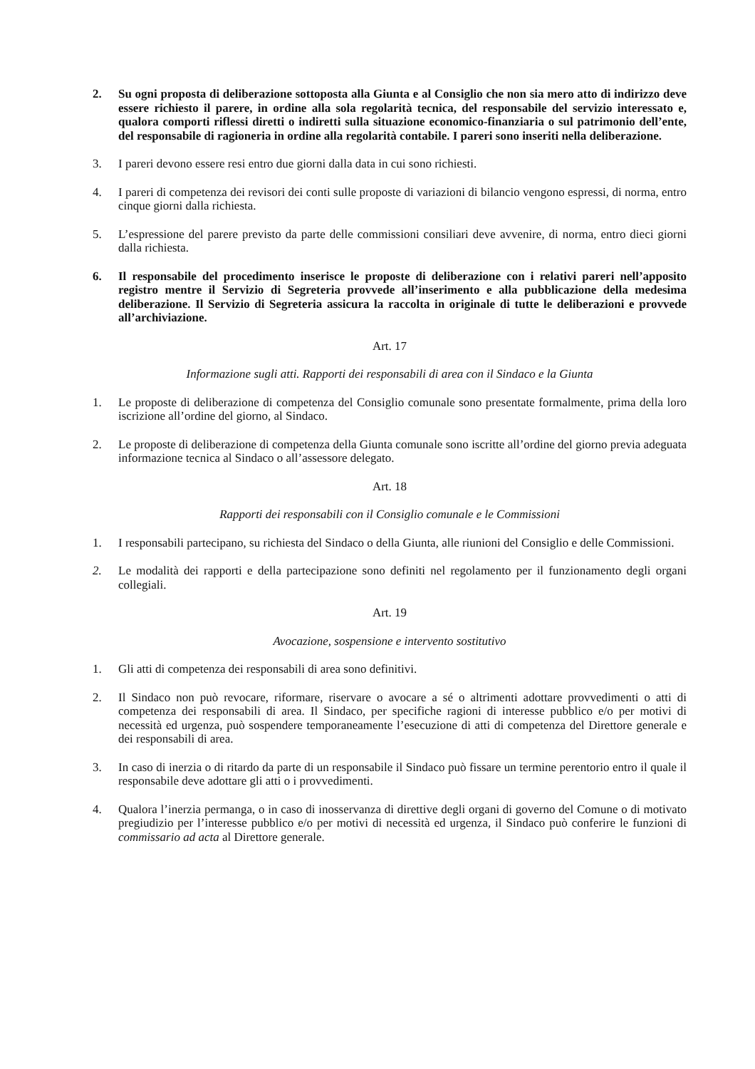2. Su ogni proposta di deliberazione sottoposta alla Giunta e al Consiglio che non sia mero atto di indirizzo deve essere richiesto il parere, in ordine alla sola regolarità tecnica, del responsabile del servizio interessato e, qualora comporti riflessi diretti o indiretti sulla situazione economico-finanziaria o sul patrimonio dell’ente, del responsabile di ragioneria in ordine alla regolarità contabile. I pareri sono inseriti nella deliberazione.
3. I pareri devono essere resi entro due giorni dalla data in cui sono richiesti.
4. I pareri di competenza dei revisori dei conti sulle proposte di variazioni di bilancio vengono espressi, di norma, entro cinque giorni dalla richiesta.
5. L’espressione del parere previsto da parte delle commissioni consiliari deve avvenire, di norma, entro dieci giorni dalla richiesta.
6. Il responsabile del procedimento inserisce le proposte di deliberazione con i relativi pareri nell’apposito registro mentre il Servizio di Segreteria provvede all’inserimento e alla pubblicazione della medesima deliberazione. Il Servizio di Segreteria assicura la raccolta in originale di tutte le deliberazioni e provvede all’archiviazione.
Art. 17
Informazione sugli atti. Rapporti dei responsabili di area con il Sindaco e la Giunta
1. Le proposte di deliberazione di competenza del Consiglio comunale sono presentate formalmente, prima della loro iscrizione all’ordine del giorno, al Sindaco.
2. Le proposte di deliberazione di competenza della Giunta comunale sono iscritte all’ordine del giorno previa adeguata informazione tecnica al Sindaco o all’assessore delegato.
Art. 18
Rapporti dei responsabili con il Consiglio comunale e le Commissioni
1. I responsabili partecipano, su richiesta del Sindaco o della Giunta, alle riunioni del Consiglio e delle Commissioni.
2. Le modalità dei rapporti e della partecipazione sono definiti nel regolamento per il funzionamento degli organi collegiali.
Art. 19
Avocazione, sospensione e intervento sostitutivo
1. Gli atti di competenza dei responsabili di area sono definitivi.
2. Il Sindaco non può revocare, riformare, riservare o avocare a sé o altrimenti adottare provvedimenti o atti di competenza dei responsabili di area. Il Sindaco, per specifiche ragioni di interesse pubblico e/o per motivi di necessità ed urgenza, può sospendere temporaneamente l’esecuzione di atti di competenza del Direttore generale e dei responsabili di area.
3. In caso di inerzia o di ritardo da parte di un responsabile il Sindaco può fissare un termine perentorio entro il quale il responsabile deve adottare gli atti o i provvedimenti.
4. Qualora l’inerzia permanga, o in caso di inosservanza di direttive degli organi di governo del Comune o di motivato pregiudizio per l’interesse pubblico e/o per motivi di necessità ed urgenza, il Sindaco può conferire le funzioni di commissario ad acta al Direttore generale.